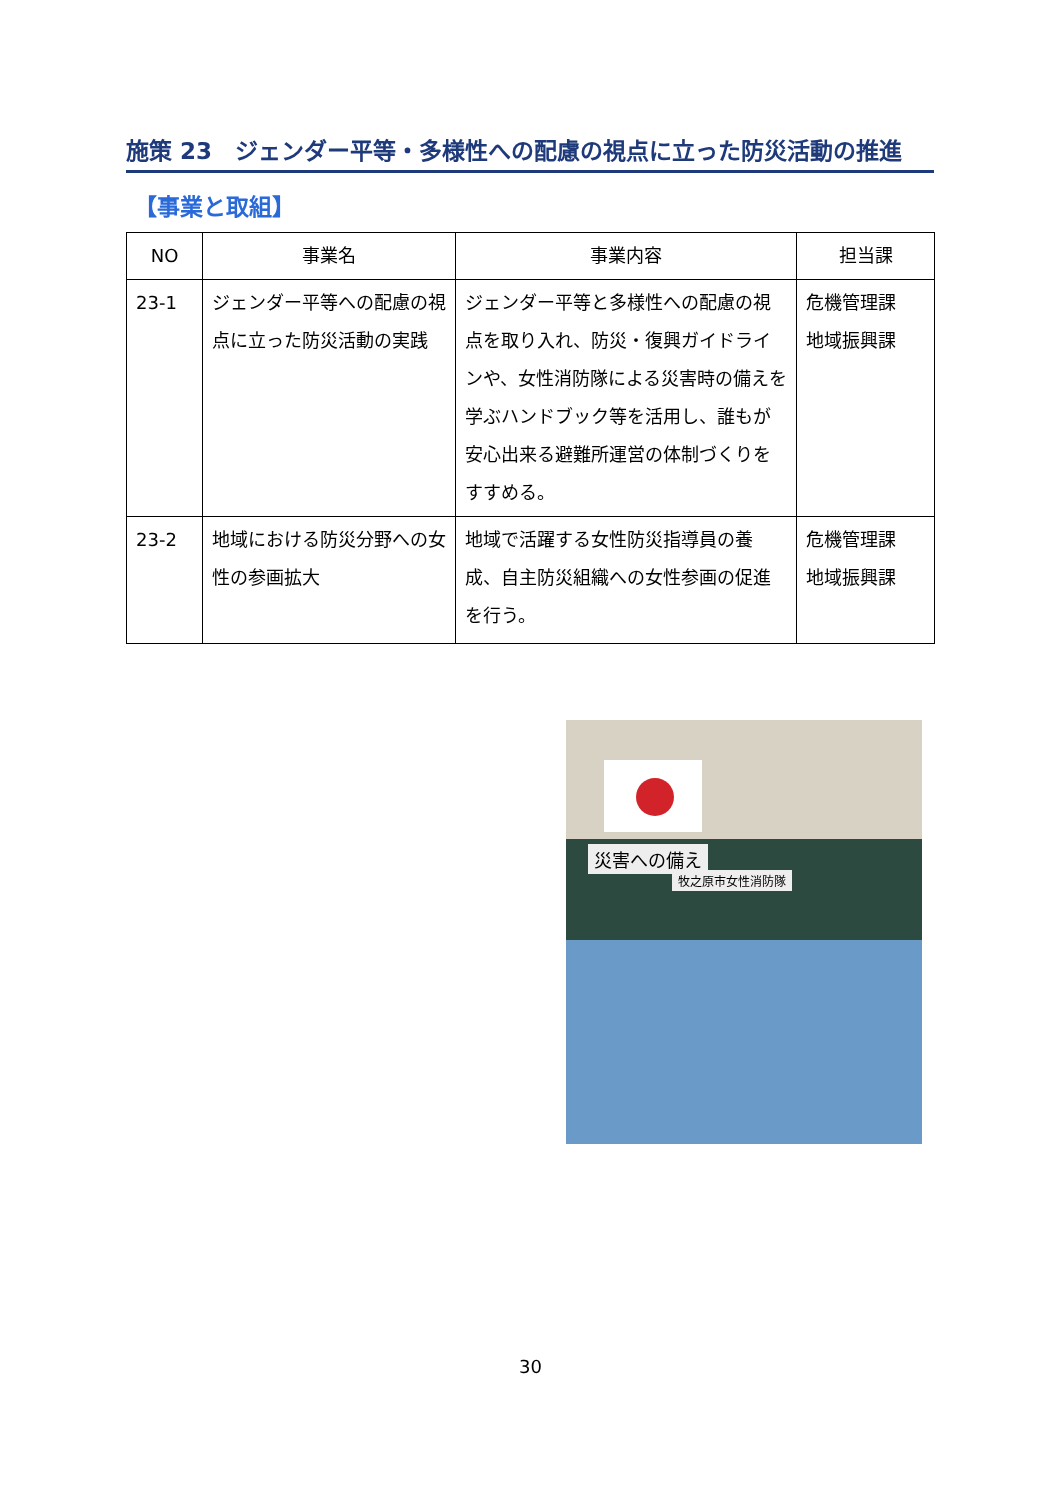施策 23　ジェンダー平等・多様性への配慮の視点に立った防災活動の推進
【事業と取組】
| NO | 事業名 | 事業内容 | 担当課 |
| --- | --- | --- | --- |
| 23-1 | ジェンダー平等への配慮の視点に立った防災活動の実践 | ジェンダー平等と多様性への配慮の視点を取り入れ、防災・復興ガイドラインや、女性消防隊による災害時の備えを学ぶハンドブック等を活用し、誰もが安心出来る避難所運営の体制づくりをすすめる。 | 危機管理課 地域振興課 |
| 23-2 | 地域における防災分野への女性の参画拡大 | 地域で活躍する女性防災指導員の養成、自主防災組織への女性参画の促進を行う。 | 危機管理課 地域振興課 |
災害への備え
牧之原市女性消防隊
30